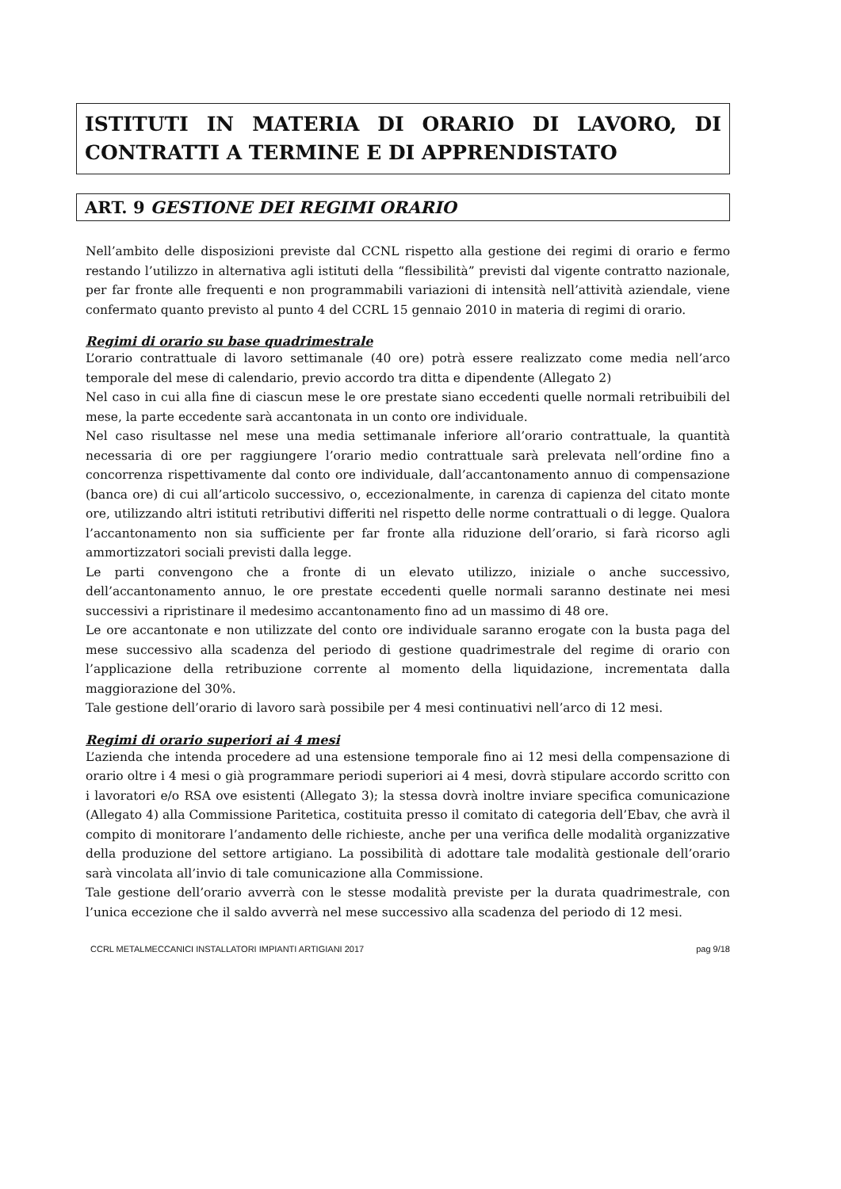ISTITUTI IN MATERIA DI ORARIO DI LAVORO, DI CONTRATTI A TERMINE E DI APPRENDISTATO
ART. 9 GESTIONE DEI REGIMI ORARIO
Nell’ambito delle disposizioni previste dal CCNL rispetto alla gestione dei regimi di orario e fermo restando l’utilizzo in alternativa agli istituti della “flessibilità” previsti dal vigente contratto nazionale, per far fronte alle frequenti e non programmabili variazioni di intensità nell’attività aziendale, viene confermato quanto previsto al punto 4 del CCRL 15 gennaio 2010 in materia di regimi di orario.
Regimi di orario su base quadrimestrale
L’orario contrattuale di lavoro settimanale (40 ore) potrà essere realizzato come media nell’arco temporale del mese di calendario, previo accordo tra ditta e dipendente (Allegato 2)
Nel caso in cui alla fine di ciascun mese le ore prestate siano eccedenti quelle normali retribuibili del mese, la parte eccedente sarà accantonata in un conto ore individuale.
Nel caso risultasse nel mese una media settimanale inferiore all’orario contrattuale, la quantità necessaria di ore per raggiungere l’orario medio contrattuale sarà prelevata nell’ordine fino a concorrenza rispettivamente dal conto ore individuale, dall’accantonamento annuo di compensazione (banca ore) di cui all’articolo successivo, o, eccezionalmente, in carenza di capienza del citato monte ore, utilizzando altri istituti retributivi differiti nel rispetto delle norme contrattuali o di legge. Qualora l’accantonamento non sia sufficiente per far fronte alla riduzione dell’orario, si farà ricorso agli ammortizzatori sociali previsti dalla legge.
Le parti convengono che a fronte di un elevato utilizzo, iniziale o anche successivo, dell’accantonamento annuo, le ore prestate eccedenti quelle normali saranno destinate nei mesi successivi a ripristinare il medesimo accantonamento fino ad un massimo di 48 ore.
Le ore accantonate e non utilizzate del conto ore individuale saranno erogate con la busta paga del mese successivo alla scadenza del periodo di gestione quadrimestrale del regime di orario con l’applicazione della retribuzione corrente al momento della liquidazione, incrementata dalla maggiorazione del 30%.
Tale gestione dell’orario di lavoro sarà possibile per 4 mesi continuativi nell’arco di 12 mesi.
Regimi di orario superiori ai 4 mesi
L’azienda che intenda procedere ad una estensione temporale fino ai 12 mesi della compensazione di orario oltre i 4 mesi o già programmare periodi superiori ai 4 mesi, dovrà stipulare accordo scritto con i lavoratori e/o RSA ove esistenti (Allegato 3); la stessa dovrà inoltre inviare specifica comunicazione (Allegato 4) alla Commissione Paritetica, costituita presso il comitato di categoria dell’Ebav, che avrà il compito di monitorare l’andamento delle richieste, anche per una verifica delle modalità organizzative della produzione del settore artigiano. La possibilità di adottare tale modalità gestionale dell’orario sarà vincolata all’invio di tale comunicazione alla Commissione.
Tale gestione dell’orario avverrà con le stesse modalità previste per la durata quadrimestrale, con l’unica eccezione che il saldo avverrà nel mese successivo alla scadenza del periodo di 12 mesi.
CCRL METALMECCANICI INSTALLATORI IMPIANTI ARTIGIANI 2017 pag 9/18